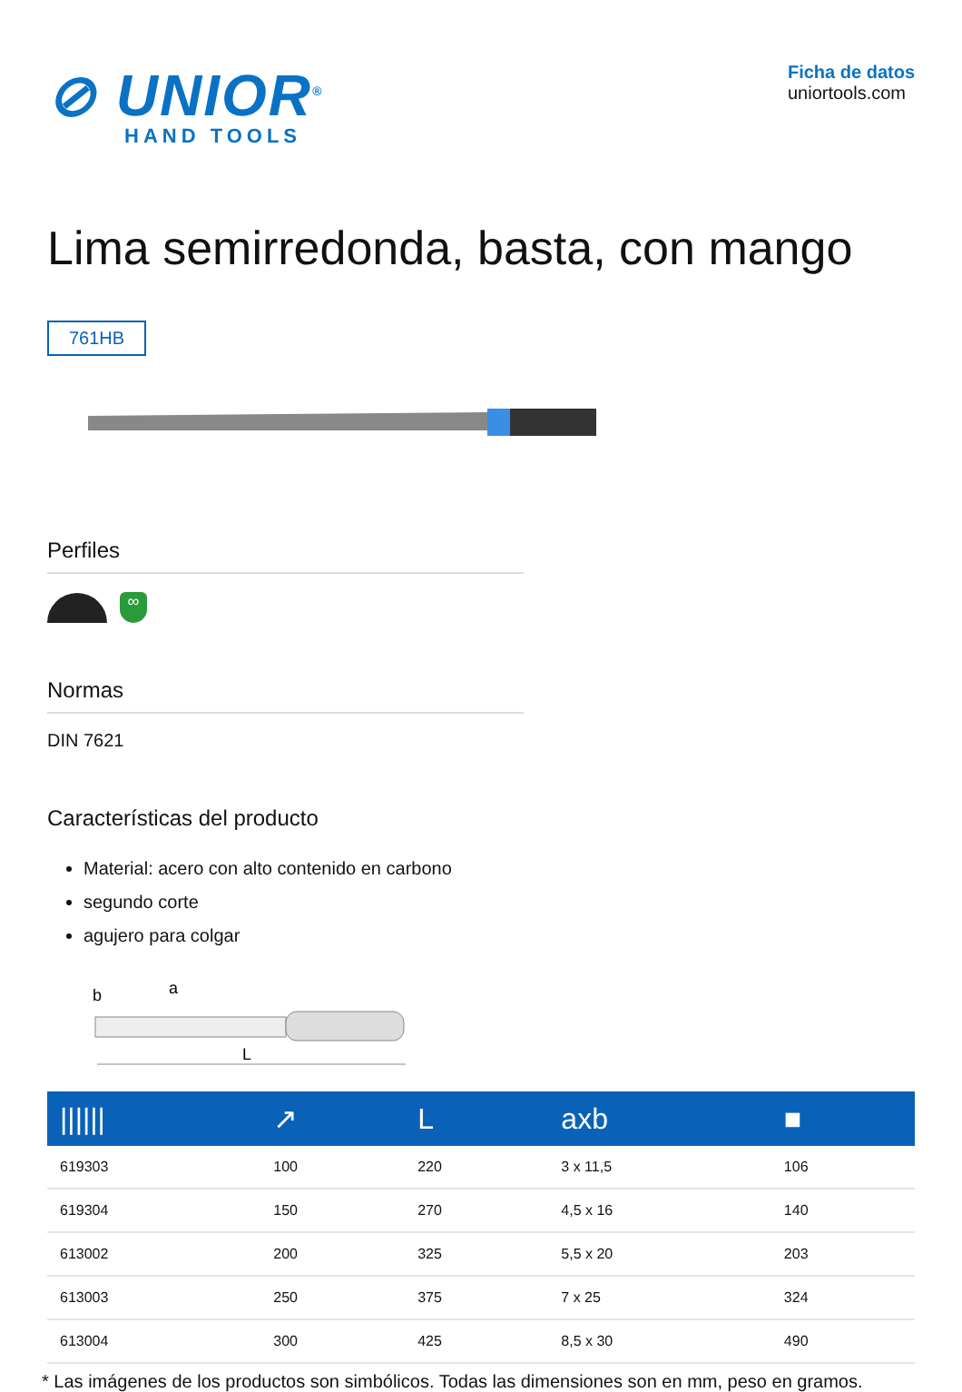⊘ UNIOR<sup>®</sup>
HAND TOOLS
Ficha de datos
uniortools.com
Lima semirredonda, basta, con mango
761HB
Perfiles
∞
Normas
DIN 7621
Características del producto
Material: acero con alto contenido en carbono
segundo corte
agujero para colgar
b
a
L
| ////// | ↗ | L | axb | ■ |
| --- | --- | --- | --- | --- |
| 619303 | 100 | 220 | 3 x 11,5 | 106 |
| 619304 | 150 | 270 | 4,5 x 16 | 140 |
| 613002 | 200 | 325 | 5,5 x 20 | 203 |
| 613003 | 250 | 375 | 7 x 25 | 324 |
| 613004 | 300 | 425 | 8,5 x 30 | 490 |
* Las imágenes de los productos son simbólicos. Todas las dimensiones son en mm, peso en gramos.